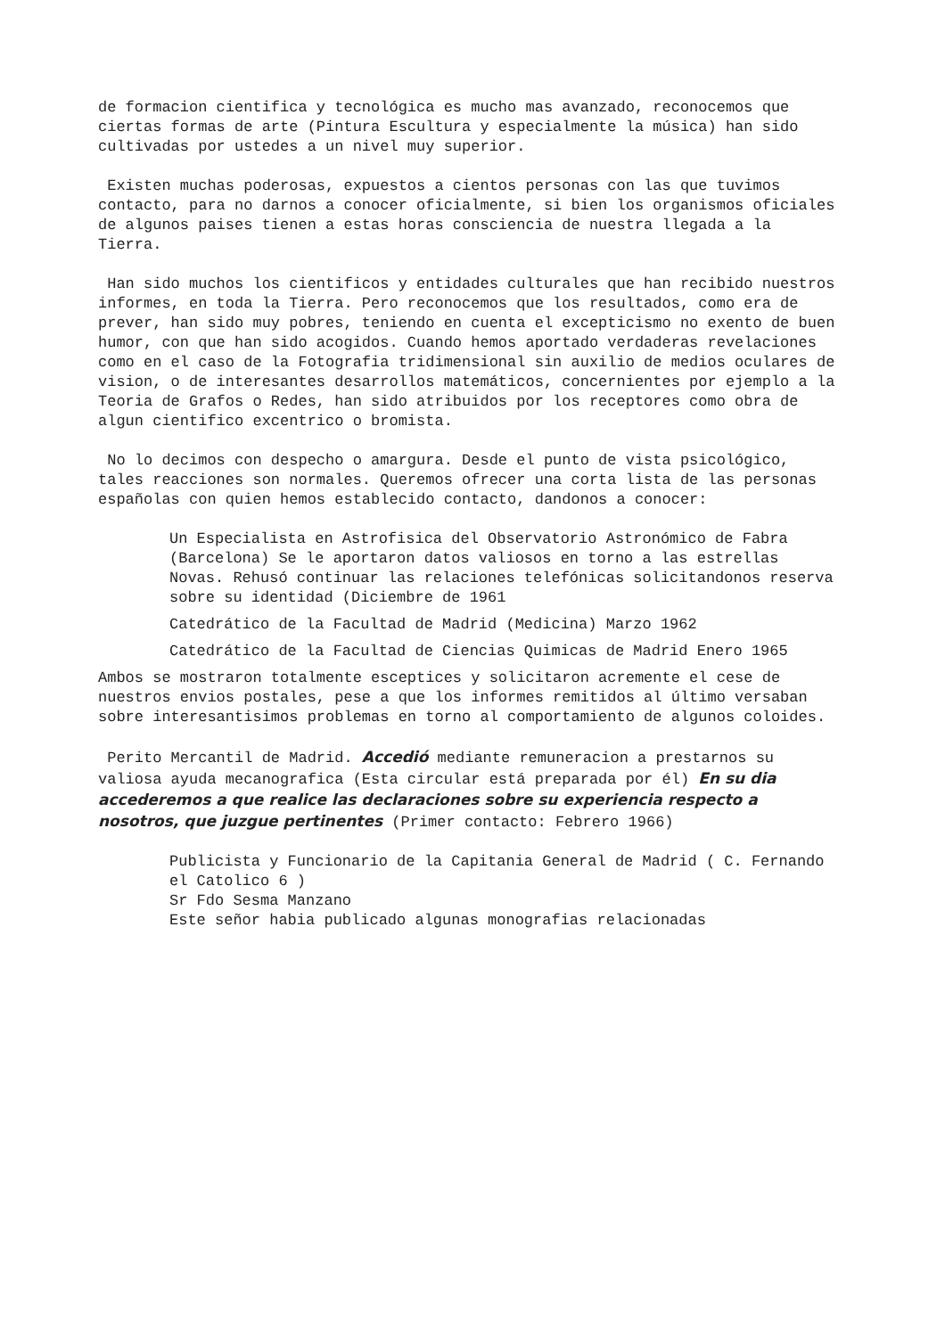de formacion cientifica y tecnológica es mucho mas avanzado, reconocemos que ciertas formas de arte (Pintura Escultura y especialmente la música) han sido cultivadas por ustedes a un nivel muy superior.
Existen muchas poderosas, expuestos a cientos personas con las que tuvimos contacto, para no darnos a conocer oficialmente, si bien los organismos oficiales de algunos paises tienen a estas horas consciencia de nuestra llegada a la Tierra.
Han sido muchos los cientificos y entidades culturales que han recibido nuestros informes, en toda la Tierra. Pero reconocemos que los resultados, como era de prever, han sido muy pobres, teniendo en cuenta el excepticismo no exento de buen humor, con que han sido acogidos. Cuando hemos aportado verdaderas revelaciones como en el caso de la Fotografia tridimensional sin auxilio de medios oculares de vision, o de interesantes desarrollos matemáticos, concernientes por ejemplo a la Teoria de Grafos o Redes, han sido atribuidos por los receptores como obra de algun cientifico excentrico o bromista.
No lo decimos con despecho o amargura. Desde el punto de vista psicológico, tales reacciones son normales. Queremos ofrecer una corta lista de las personas españolas con quien hemos establecido contacto, dandonos a conocer:
Un Especialista en Astrofisica del Observatorio Astronómico de Fabra (Barcelona) Se le aportaron datos valiosos en torno a las estrellas Novas. Rehusó continuar las relaciones telefónicas solicitandonos reserva sobre su identidad (Diciembre de 1961
Catedrático de la Facultad de Madrid (Medicina) Marzo 1962
Catedrático de la Facultad de Ciencias Quimicas de Madrid Enero 1965
Ambos se mostraron totalmente esceptices y solicitaron acremente el cese de nuestros envios postales, pese a que los informes remitidos al último versaban sobre interesantisimos problemas en torno al comportamiento de algunos coloides.
Perito Mercantil de Madrid. Accedió mediante remuneracion a prestarnos su valiosa ayuda mecanografica (Esta circular está preparada por él) En su dia accederemos a que realice las declaraciones sobre su experiencia respecto a nosotros, que juzgue pertinentes (Primer contacto: Febrero 1966)
Publicista y Funcionario de la Capitania General de Madrid ( C. Fernando el Catolico 6 )
Sr Fdo Sesma Manzano
Este señor habia publicado algunas monografias relacionadas